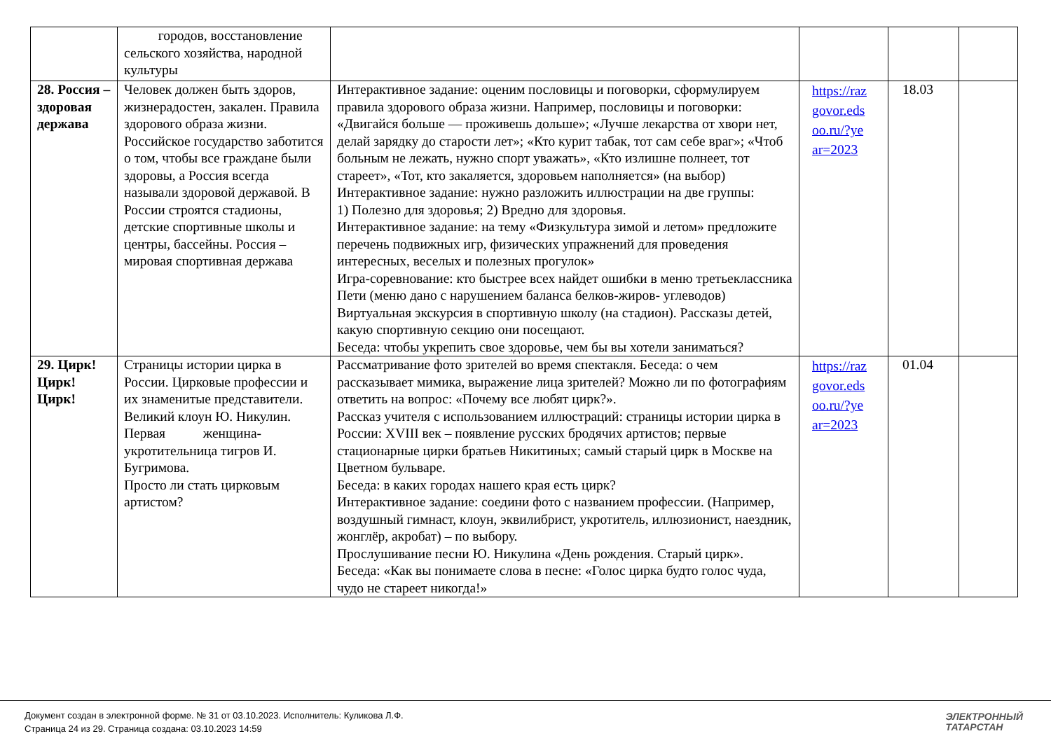| | городов, восстановление сельского хозяйства, народной культуры | | | | |
| 28. Россия – здоровая держава | Человек должен быть здоров, жизнерадостен, закален. Правила здорового образа жизни. Российское государство заботится о том, чтобы все граждане были здоровы, а Россия всегда называли здоровой державой. В России строятся стадионы, детские спортивные школы и центры, бассейны. Россия – мировая спортивная держава | Интерактивное задание: оценим пословицы и поговорки, сформулируем правила здорового образа жизни. Например, пословицы и поговорки: «Двигайся больше — проживешь дольше»; «Лучше лекарства от хвори нет, делай зарядку до старости лет»; «Кто курит табак, тот сам себе враг»; «Чтоб больным не лежать, нужно спорт уважать», «Кто излишне полнеет, тот стареет», «Тот, кто закаляется, здоровьем наполняется» (на выбор) Интерактивное задание: нужно разложить иллюстрации на две группы: 1) Полезно для здоровья; 2) Вредно для здоровья. Интерактивное задание: на тему «Физкультура зимой и летом» предложите перечень подвижных игр, физических упражнений для проведения интересных, веселых и полезных прогулок» Игра-соревнование: кто быстрее всех найдет ошибки в меню третьеклассника Пети (меню дано с нарушением баланса белков-жиров- углеводов) Виртуальная экскурсия в спортивную школу (на стадион). Рассказы детей, какую спортивную секцию они посещают. Беседа: чтобы укрепить свое здоровье, чем бы вы хотели заниматься? | https://raz govor.eds oo.ru/?ye ar=2023 | 18.03 | |
| 29. Цирк! Цирк! Цирк! | Страницы истории цирка в России. Цирковые профессии и их знаменитые представители. Великий клоун Ю. Никулин. Первая женщина-укротительница тигров И. Бугримова. Просто ли стать цирковым артистом? | Рассматривание фото зрителей во время спектакля. Беседа: о чем рассказывает мимика, выражение лица зрителей? Можно ли по фотографиям ответить на вопрос: «Почему все любят цирк?». Рассказ учителя с использованием иллюстраций: страницы истории цирка в России: XVIII век – появление русских бродячих артистов; первые стационарные цирки братьев Никитиных; самый старый цирк в Москве на Цветном бульваре. Беседа: в каких городах нашего края есть цирк? Интерактивное задание: соедини фото с названием профессии. (Например, воздушный гимнаст, клоун, эквилибрист, укротитель, иллюзионист, наездник, жонглёр, акробат) – по выбору. Прослушивание песни Ю. Никулина «День рождения. Старый цирк». Беседа: «Как вы понимаете слова в песне: «Голос цирка будто голос чуда, чудо не стареет никогда!» | https://raz govor.eds oo.ru/?ye ar=2023 | 01.04 | |
Документ создан в электронной форме. № 31 от 03.10.2023. Исполнитель: Куликова Л.Ф.
Страница 24 из 29. Страница создана: 03.10.2023 14:59
ЭЛЕКТРОННЫЙ
ТАТАРСТАН